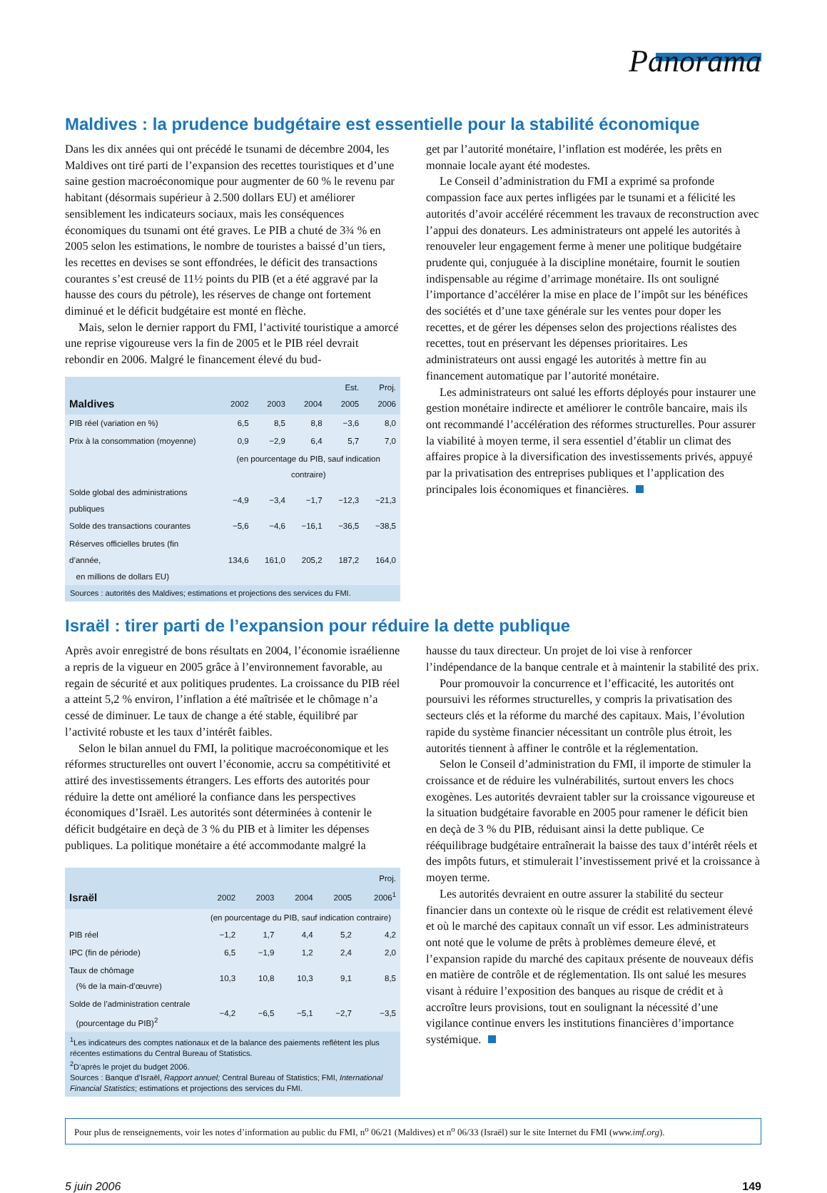Panorama
Maldives : la prudence budgétaire est essentielle pour la stabilité économique
Dans les dix années qui ont précédé le tsunami de décembre 2004, les Maldives ont tiré parti de l’expansion des recettes touristiques et d’une saine gestion macroéconomique pour augmenter de 60 % le revenu par habitant (désormais supérieur à 2.500 dollars EU) et améliorer sensiblement les indicateurs sociaux, mais les conséquences économiques du tsunami ont été graves. Le PIB a chuté de 3¾ % en 2005 selon les estimations, le nombre de touristes a baissé d’un tiers, les recettes en devises se sont effondrées, le déficit des transactions courantes s’est creusé de 11½ points du PIB (et a été aggravé par la hausse des cours du pétrole), les réserves de change ont fortement diminué et le déficit budgétaire est monté en flèche.
Mais, selon le dernier rapport du FMI, l’activité touristique a amorcé une reprise vigoureuse vers la fin de 2005 et le PIB réel devrait rebondir en 2006. Malgré le financement élevé du bud-
| Maldives | 2002 | 2003 | 2004 | Est. 2005 | Proj. 2006 |
| --- | --- | --- | --- | --- | --- |
| PIB réel (variation en %) | 6,5 | 8,5 | 8,8 | −3,6 | 8,0 |
| Prix à la consommation (moyenne) | 0,9 | −2,9 | 6,4 | 5,7 | 7,0 |
| | (en pourcentage du PIB, sauf indication contraire) | | | | |
| Solde global des administrations publiques | −4,9 | −3,4 | −1,7 | −12,3 | −21,3 |
| Solde des transactions courantes | −5,6 | −4,6 | −16,1 | −36,5 | −38,5 |
| Réserves officielles brutes (fin d’année, en millions de dollars EU) | 134,6 | 161,0 | 205,2 | 187,2 | 164,0 |
Sources : autorités des Maldives; estimations et projections des services du FMI.
get par l’autorité monétaire, l’inflation est modérée, les prêts en monnaie locale ayant été modestes.
Le Conseil d’administration du FMI a exprimé sa profonde compassion face aux pertes infligées par le tsunami et a félicité les autorités d’avoir accéléré récemment les travaux de reconstruction avec l’appui des donateurs. Les administrateurs ont appelé les autorités à renouveler leur engagement ferme à mener une politique budgétaire prudente qui, conjuguée à la discipline monétaire, fournit le soutien indispensable au régime d’arrimage monétaire. Ils ont souligné l’importance d’accélérer la mise en place de l’impôt sur les bénéfices des sociétés et d’une taxe générale sur les ventes pour doper les recettes, et de gérer les dépenses selon des projections réalistes des recettes, tout en préservant les dépenses prioritaires. Les administrateurs ont aussi engagé les autorités à mettre fin au financement automatique par l’autorité monétaire.
Les administrateurs ont salué les efforts déployés pour instaurer une gestion monétaire indirecte et améliorer le contrôle bancaire, mais ils ont recommandé l’accélération des réformes structurelles. Pour assurer la viabilité à moyen terme, il sera essentiel d’établir un climat des affaires propice à la diversification des investissements privés, appuyé par la privatisation des entreprises publiques et l’application des principales lois économiques et financières.
Israël : tirer parti de l’expansion pour réduire la dette publique
Après avoir enregistré de bons résultats en 2004, l’économie israélienne a repris de la vigueur en 2005 grâce à l’environnement favorable, au regain de sécurité et aux politiques prudentes. La croissance du PIB réel a atteint 5,2 % environ, l’inflation a été maîtrisée et le chômage n’a cessé de diminuer. Le taux de change a été stable, équilibré par l’activité robuste et les taux d’intérêt faibles.
Selon le bilan annuel du FMI, la politique macroéconomique et les réformes structurelles ont ouvert l’économie, accru sa compétitivité et attiré des investissements étrangers. Les efforts des autorités pour réduire la dette ont amélioré la confiance dans les perspectives économiques d’Israël. Les autorités sont déterminées à contenir le déficit budgétaire en deçà de 3 % du PIB et à limiter les dépenses publiques. La politique monétaire a été accommodante malgré la
| Israël | 2002 | 2003 | 2004 | 2005 | Proj. 2006<sup>1</sup> |
| --- | --- | --- | --- | --- | --- |
| | (en pourcentage du PIB, sauf indication contraire) | | | | |
| PIB réel | −1,2 | 1,7 | 4,4 | 5,2 | 4,2 |
| IPC (fin de période) | 6,5 | −1,9 | 1,2 | 2,4 | 2,0 |
| Taux de chômage (% de la main-d’œuvre) | 10,3 | 10,8 | 10,3 | 9,1 | 8,5 |
| Solde de l’administration centrale (pourcentage du PIB)<sup>2</sup> | −4,2 | −6,5 | −5,1 | −2,7 | −3,5 |
<sup>1</sup> Les indicateurs des comptes nationaux et de la balance des paiements reflètent les plus récentes estimations du Central Bureau of Statistics.
<sup>2</sup> D’après le projet du budget 2006.
Sources : Banque d’Israël, Rapport annuel; Central Bureau of Statistics; FMI, International Financial Statistics; estimations et projections des services du FMI.
hausse du taux directeur. Un projet de loi vise à renforcer l’indépendance de la banque centrale et à maintenir la stabilité des prix.
Pour promouvoir la concurrence et l’efficacité, les autorités ont poursuivi les réformes structurelles, y compris la privatisation des secteurs clés et la réforme du marché des capitaux. Mais, l’évolution rapide du système financier nécessitant un contrôle plus étroit, les autorités tiennent à affiner le contrôle et la réglementation.
Selon le Conseil d’administration du FMI, il importe de stimuler la croissance et de réduire les vulnérabilités, surtout envers les chocs exogènes. Les autorités devraient tabler sur la croissance vigoureuse et la situation budgétaire favorable en 2005 pour ramener le déficit bien en deçà de 3 % du PIB, réduisant ainsi la dette publique. Ce rééquilibrage budgétaire entraînerait la baisse des taux d’intérêt réels et des impôts futurs, et stimulerait l’investissement privé et la croissance à moyen terme.
Les autorités devraient en outre assurer la stabilité du secteur financier dans un contexte où le risque de crédit est relativement élevé et où le marché des capitaux connaît un vif essor. Les administrateurs ont noté que le volume de prêts à problèmes demeure élevé, et l’expansion rapide du marché des capitaux présente de nouveaux défis en matière de contrôle et de réglementation. Ils ont salué les mesures visant à réduire l’exposition des banques au risque de crédit et à accroître leurs provisions, tout en soulignant la nécessité d’une vigilance continue envers les institutions financières d’importance systémique.
Pour plus de renseignements, voir les notes d’information au public du FMI, n<sup>o</sup> 06/21 (Maldives) et n<sup>o</sup> 06/33 (Israël) sur le site Internet du FMI (www.imf.org).
5 juin 2006 149